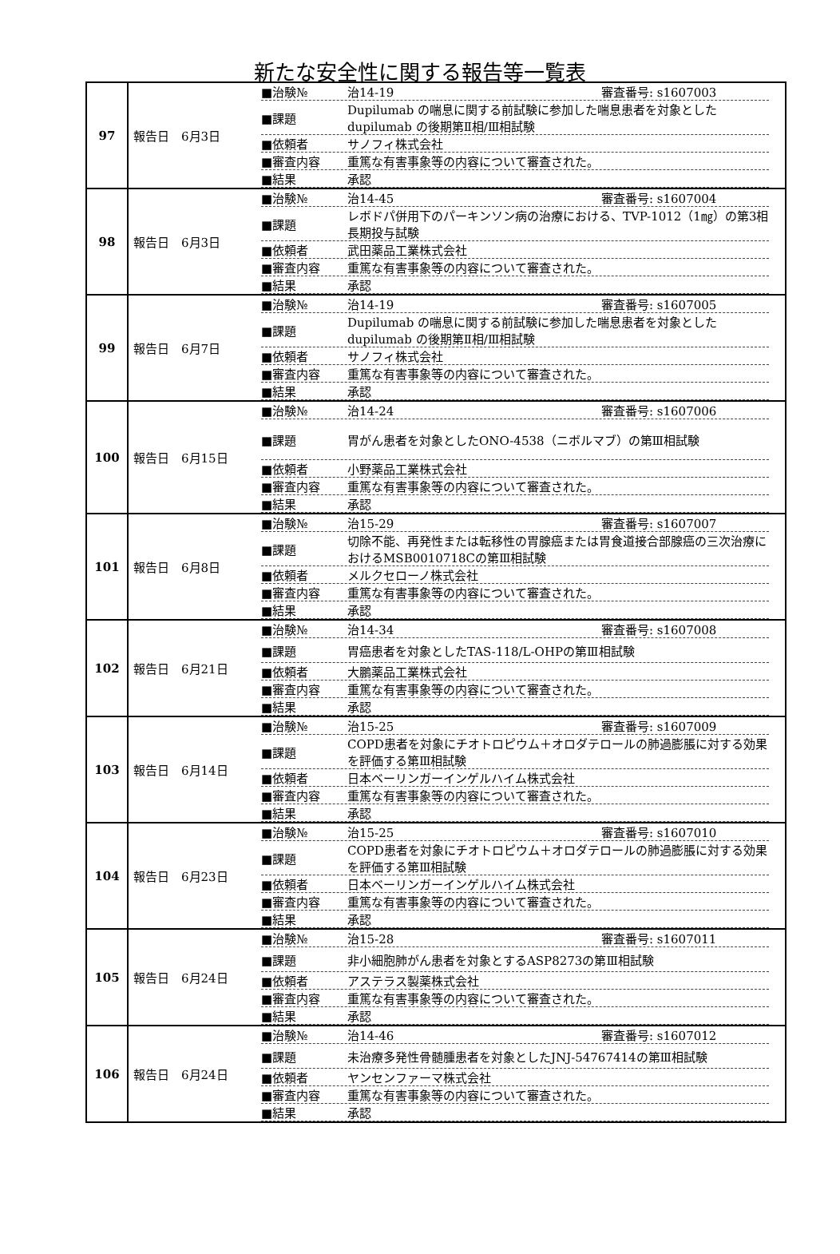新たな安全性に関する報告等一覧表
| 97 | 報告日 6月3日 ■治験№ 治14-19 審査番号: s1607003 ■課題 Dupilumab の喘息に関する前試験に参加した喘息患者を対象とした dupilumab の後期第Ⅱ相/Ⅲ相試験 ■依頼者 サノフィ株式会社 ■審査内容 重篤な有害事象等の内容について審査された。 ■結果 承認 |
| 98 | 報告日 6月3日 ■治験№ 治14-45 審査番号: s1607004 ■課題 レボドパ併用下のパーキンソン病の治療における、TVP-1012（1㎎）の第3相長期投与試験 ■依頼者 武田薬品工業株式会社 ■審査内容 重篤な有害事象等の内容について審査された。 ■結果 承認 |
| 99 | 報告日 6月7日 ■治験№ 治14-19 審査番号: s1607005 ■課題 Dupilumab の喘息に関する前試験に参加した喘息患者を対象とした dupilumab の後期第Ⅱ相/Ⅲ相試験 ■依頼者 サノフィ株式会社 ■審査内容 重篤な有害事象等の内容について審査された。 ■結果 承認 |
| 100 | 報告日 6月15日 ■治験№ 治14-24 審査番号: s1607006 ■課題 胃がん患者を対象としたONO-4538（ニボルマブ）の第Ⅲ相試験 ■依頼者 小野薬品工業株式会社 ■審査内容 重篤な有害事象等の内容について審査された。 ■結果 承認 |
| 101 | 報告日 6月8日 ■治験№ 治15-29 審査番号: s1607007 ■課題 切除不能、再発性または転移性の胃腺癌または胃食道接合部腺癌の三次治療におけるMSB0010718Cの第Ⅲ相試験 ■依頼者 メルクセローノ株式会社 ■審査内容 重篤な有害事象等の内容について審査された。 ■結果 承認 |
| 102 | 報告日 6月21日 ■治験№ 治14-34 審査番号: s1607008 ■課題 胃癌患者を対象としたTAS-118/L-OHPの第Ⅲ相試験 ■依頼者 大鵬薬品工業株式会社 ■審査内容 重篤な有害事象等の内容について審査された。 ■結果 承認 |
| 103 | 報告日 6月14日 ■治験№ 治15-25 審査番号: s1607009 ■課題 COPD患者を対象にチオトロピウム＋オロダテロールの肺過膨脹に対する効果を評価する第Ⅲ相試験 ■依頼者 日本ベーリンガーインゲルハイム株式会社 ■審査内容 重篤な有害事象等の内容について審査された。 ■結果 承認 |
| 104 | 報告日 6月23日 ■治験№ 治15-25 審査番号: s1607010 ■課題 COPD患者を対象にチオトロピウム＋オロダテロールの肺過膨脹に対する効果を評価する第Ⅲ相試験 ■依頼者 日本ベーリンガーインゲルハイム株式会社 ■審査内容 重篤な有害事象等の内容について審査された。 ■結果 承認 |
| 105 | 報告日 6月24日 ■治験№ 治15-28 審査番号: s1607011 ■課題 非小細胞肺がん患者を対象とするASP8273の第Ⅲ相試験 ■依頼者 アステラス製薬株式会社 ■審査内容 重篤な有害事象等の内容について審査された。 ■結果 承認 |
| 106 | 報告日 6月24日 ■治験№ 治14-46 審査番号: s1607012 ■課題 未治療多発性骨髄腫患者を対象としたJNJ-54767414の第Ⅲ相試験 ■依頼者 ヤンセンファーマ株式会社 ■審査内容 重篤な有害事象等の内容について審査された。 ■結果 承認 |